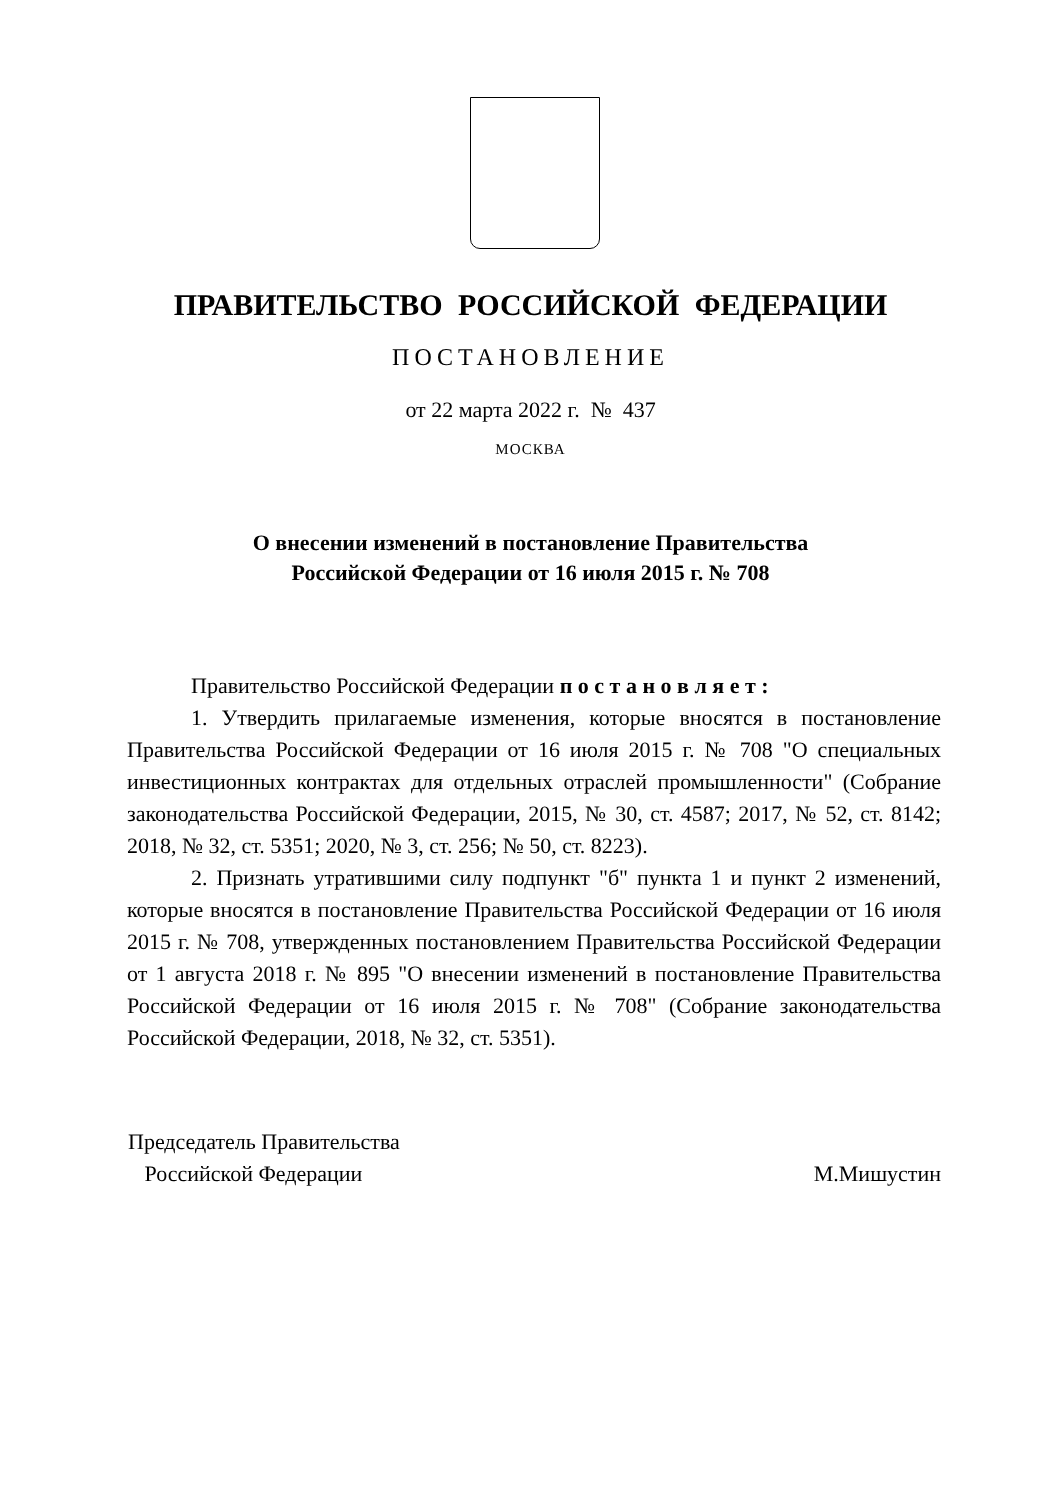ПРАВИТЕЛЬСТВО РОССИЙСКОЙ ФЕДЕРАЦИИ
ПОСТАНОВЛЕНИЕ
от 22 марта 2022 г. № 437
МОСКВА
О внесении изменений в постановление Правительства
Российской Федерации от 16 июля 2015 г. № 708
Правительство Российской Федерации п о с т а н о в л я е т :
1. Утвердить прилагаемые изменения, которые вносятся в постановление Правительства Российской Федерации от 16 июля 2015 г. № 708 "О специальных инвестиционных контрактах для отдельных отраслей промышленности" (Собрание законодательства Российской Федерации, 2015, № 30, ст. 4587; 2017, № 52, ст. 8142; 2018, № 32, ст. 5351; 2020, № 3, ст. 256; № 50, ст. 8223).
2. Признать утратившими силу подпункт "б" пункта 1 и пункт 2 изменений, которые вносятся в постановление Правительства Российской Федерации от 16 июля 2015 г. № 708, утвержденных постановлением Правительства Российской Федерации от 1 августа 2018 г. № 895 "О внесении изменений в постановление Правительства Российской Федерации от 16 июля 2015 г. № 708" (Собрание законодательства Российской Федерации, 2018, № 32, ст. 5351).
Председатель Правительства
Российской Федерации
М.Мишустин